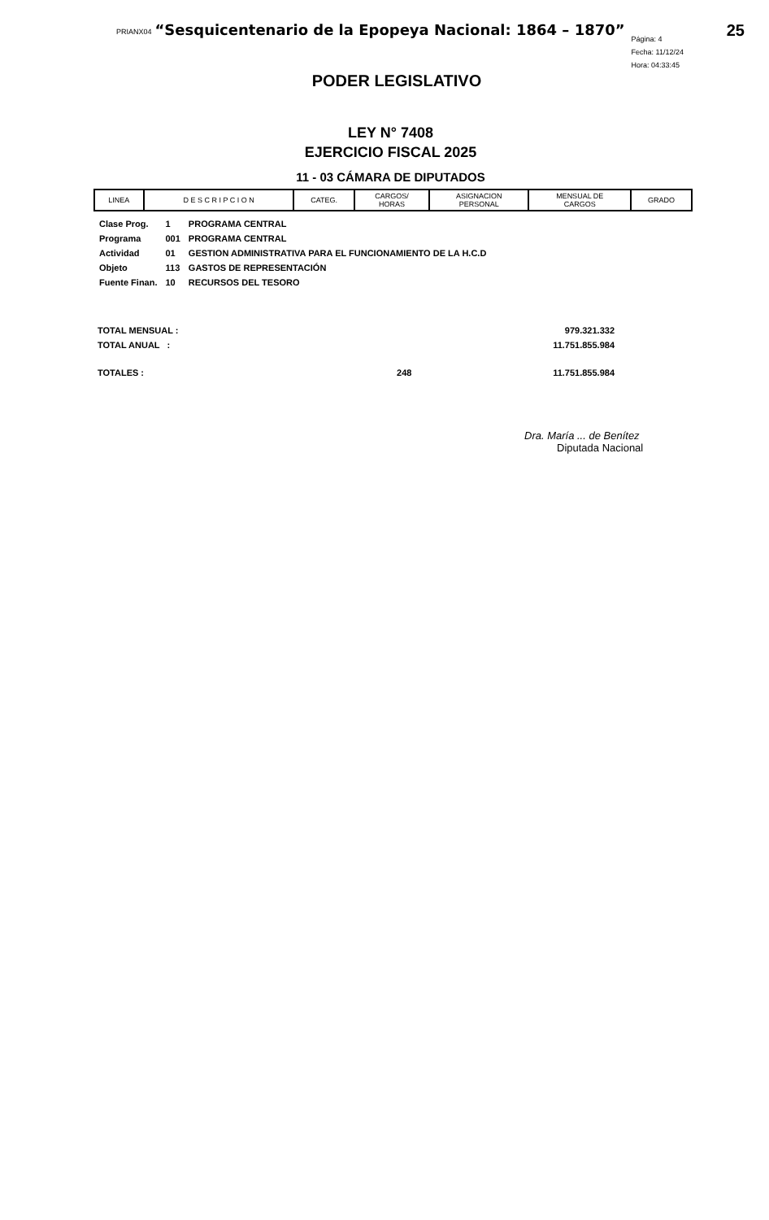PRIANX04 “Sesquicentenario de la Epopeya Nacional: 1864 – 1870” Página: 4
Fecha: 11/12/24
Hora: 04:33:45 25
PODER LEGISLATIVO
LEY N° 7408
EJERCICIO FISCAL 2025
11 - 03 CÁMARA DE DIPUTADOS
| LINEA | D E S C R I P C I O N | CATEG. | CARGOS/ HORAS | ASIGNACION PERSONAL | MENSUAL DE CARGOS | GRADO |
| --- | --- | --- | --- | --- | --- | --- |
| Clase Prog. | 1 | PROGRAMA CENTRAL |
| Programa | 001 | PROGRAMA CENTRAL |
| Actividad | 01 | GESTION ADMINISTRATIVA PARA EL FUNCIONAMIENTO DE LA H.C.D |
| Objeto | 113 | GASTOS DE REPRESENTACIÓN |
| Fuente Finan. | 10 | RECURSOS DEL TESORO |
| TOTAL MENSUAL : | | 979.321.332 |
| TOTAL ANUAL : | | 11.751.855.984 |
| TOTALES : | 248 | 11.751.855.984 |
Dra. María ... de Benítez
Diputada Nacional